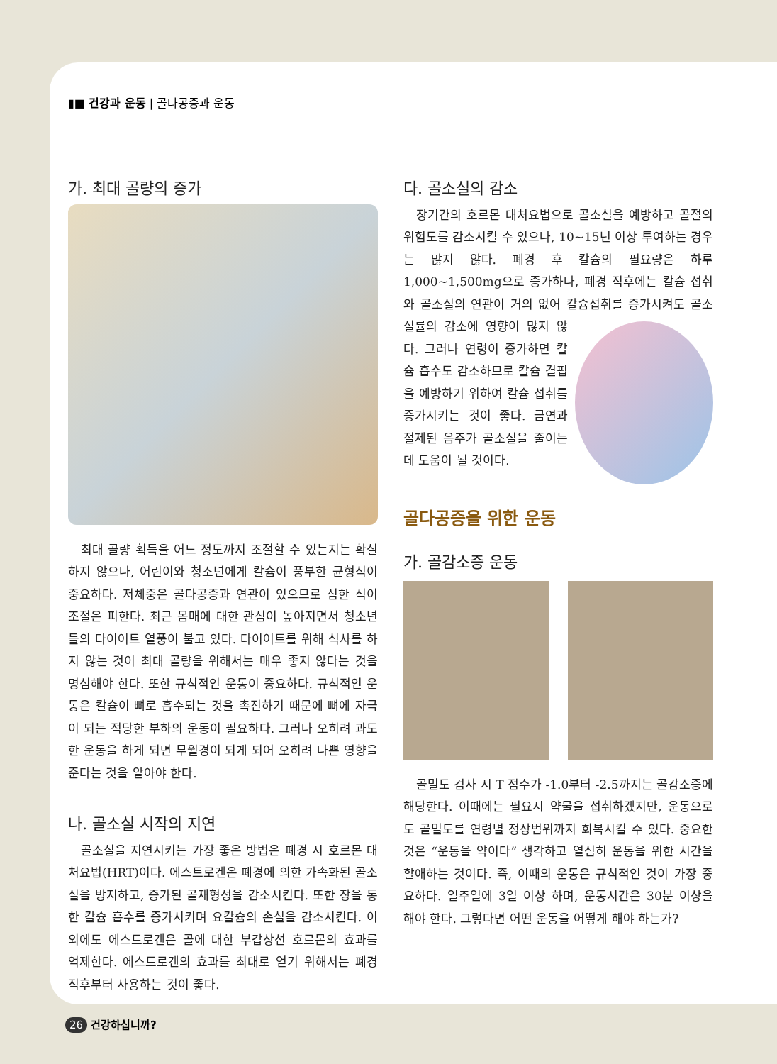▮■ 건강과 운동 | 골다공증과 운동
가. 최대 골량의 증가
최대 골량 획득을 어느 정도까지 조절할 수 있는지는 확실하지 않으나, 어린이와 청소년에게 칼슘이 풍부한 균형식이 중요하다. 저체중은 골다공증과 연관이 있으므로 심한 식이조절은 피한다. 최근 몸매에 대한 관심이 높아지면서 청소년들의 다이어트 열풍이 불고 있다. 다이어트를 위해 식사를 하지 않는 것이 최대 골량을 위해서는 매우 좋지 않다는 것을 명심해야 한다. 또한 규칙적인 운동이 중요하다. 규칙적인 운동은 칼슘이 뼈로 흡수되는 것을 촉진하기 때문에 뼈에 자극이 되는 적당한 부하의 운동이 필요하다. 그러나 오히려 과도한 운동을 하게 되면 무월경이 되게 되어 오히려 나쁜 영향을 준다는 것을 알아야 한다.
나. 골소실 시작의 지연
골소실을 지연시키는 가장 좋은 방법은 폐경 시 호르몬 대처요법(HRT)이다. 에스트로겐은 폐경에 의한 가속화된 골소실을 방지하고, 증가된 골재형성을 감소시킨다. 또한 장을 통한 칼슘 흡수를 증가시키며 요칼슘의 손실을 감소시킨다. 이외에도 에스트로겐은 골에 대한 부갑상선 호르몬의 효과를 억제한다. 에스트로겐의 효과를 최대로 얻기 위해서는 폐경직후부터 사용하는 것이 좋다.
다. 골소실의 감소
장기간의 호르몬 대처요법으로 골소실을 예방하고 골절의 위험도를 감소시킬 수 있으나, 10~15년 이상 투여하는 경우는 많지 않다. 폐경 후 칼슘의 필요량은 하루 1,000~1,500mg으로 증가하나, 폐경 직후에는 칼슘 섭취와 골소실의 연관이 거의 없어 칼슘섭취를 증가시켜도 골소실률의 감소에 영향이 많지 않다. 그러나 연령이 증가하면 칼슘 흡수도 감소하므로 칼슘 결핍을 예방하기 위하여 칼슘 섭취를 증가시키는 것이 좋다. 금연과 절제된 음주가 골소실을 줄이는데 도움이 될 것이다.
골다공증을 위한 운동
가. 골감소증 운동
골밀도 검사 시 T 점수가 -1.0부터 -2.5까지는 골감소증에 해당한다. 이때에는 필요시 약물을 섭취하겠지만, 운동으로도 골밀도를 연령별 정상범위까지 회복시킬 수 있다. 중요한 것은 “운동을 약이다” 생각하고 열심히 운동을 위한 시간을 할애하는 것이다. 즉, 이때의 운동은 규칙적인 것이 가장 중요하다. 일주일에 3일 이상 하며, 운동시간은 30분 이상을 해야 한다. 그렇다면 어떤 운동을 어떻게 해야 하는가?
26 건강하십니까?